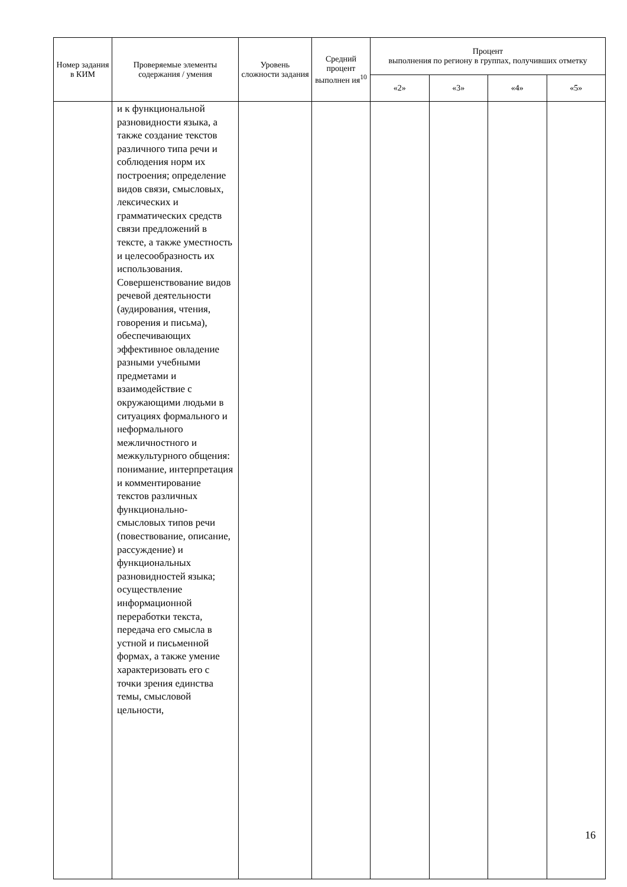| Номер задания в КИМ | Проверяемые элементы содержания / умения | Уровень сложности задания | Средний процент выполнен ия<sup>10</sup> | Процент выполнения по региону в группах, получивших отметку | | | |
| --- | --- | --- | --- | --- | --- | --- | --- |
| | | | | «2» | «3» | «4» | «5» |
| | и к функциональной разновидности языка, а также создание текстов различного типа речи и соблюдения норм их построения; определение видов связи, смысловых, лексических и грамматических средств связи предложений в тексте, а также уместность и целесообразность их использования. Совершенствование видов речевой деятельности (аудирования, чтения, говорения и письма), обеспечивающих эффективное овладение разными учебными предметами и взаимодействие с окружающими людьми в ситуациях формального и неформального межличностного и межкультурного общения: понимание, интерпретация и комментирование текстов различных функционально-смысловых типов речи (повествование, описание, рассуждение) и функциональных разновидностей языка; осуществление информационной переработки текста, передача его смысла в устной и письменной формах, а также умение характеризовать его с точки зрения единства темы, смысловой цельности, | | | | | | |
16